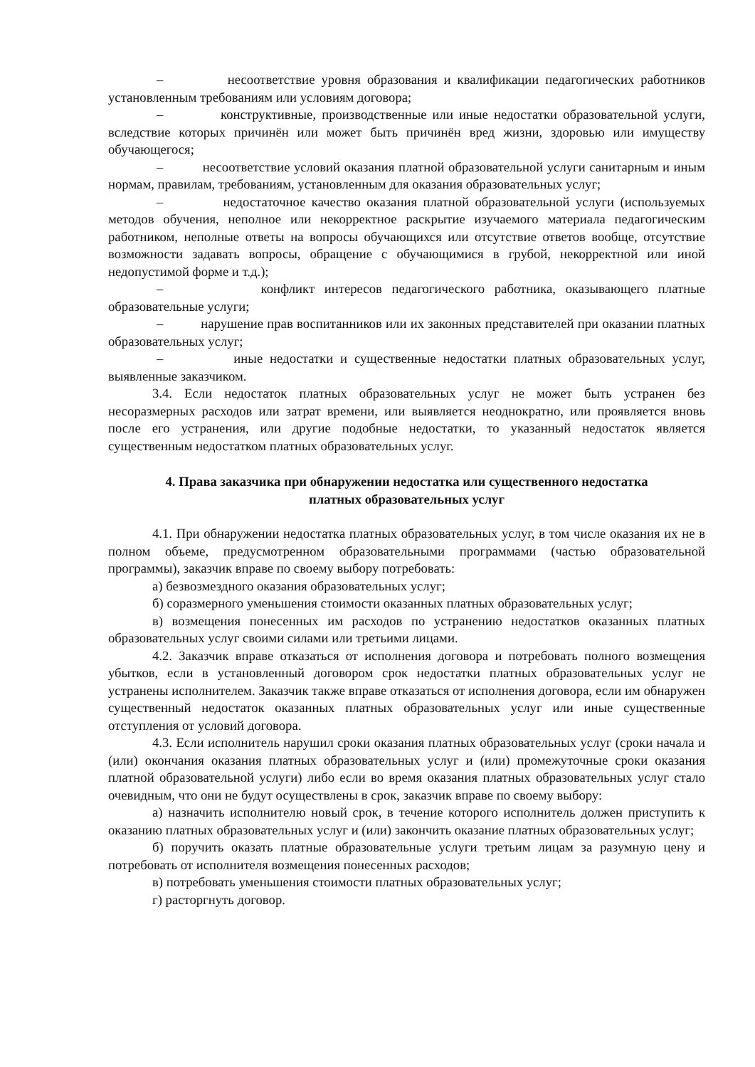– несоответствие уровня образования и квалификации педагогических работников установленным требованиям или условиям договора;
– конструктивные, производственные или иные недостатки образовательной услуги, вследствие которых причинён или может быть причинён вред жизни, здоровью или имуществу обучающегося;
– несоответствие условий оказания платной образовательной услуги санитарным и иным нормам, правилам, требованиям, установленным для оказания образовательных услуг;
– недостаточное качество оказания платной образовательной услуги (используемых методов обучения, неполное или некорректное раскрытие изучаемого материала педагогическим работником, неполные ответы на вопросы обучающихся или отсутствие ответов вообще, отсутствие возможности задавать вопросы, обращение с обучающимися в грубой, некорректной или иной недопустимой форме и т.д.);
– конфликт интересов педагогического работника, оказывающего платные образовательные услуги;
– нарушение прав воспитанников или их законных представителей при оказании платных образовательных услуг;
– иные недостатки и существенные недостатки платных образовательных услуг, выявленные заказчиком.
3.4. Если недостаток платных образовательных услуг не может быть устранен без несоразмерных расходов или затрат времени, или выявляется неоднократно, или проявляется вновь после его устранения, или другие подобные недостатки, то указанный недостаток является существенным недостатком платных образовательных услуг.
4. Права заказчика при обнаружении недостатка или существенного недостатка
платных образовательных услуг
4.1. При обнаружении недостатка платных образовательных услуг, в том числе оказания их не в полном объеме, предусмотренном образовательными программами (частью образовательной программы), заказчик вправе по своему выбору потребовать:
а) безвозмездного оказания образовательных услуг;
б) соразмерного уменьшения стоимости оказанных платных образовательных услуг;
в) возмещения понесенных им расходов по устранению недостатков оказанных платных образовательных услуг своими силами или третьими лицами.
4.2. Заказчик вправе отказаться от исполнения договора и потребовать полного возмещения убытков, если в установленный договором срок недостатки платных образовательных услуг не устранены исполнителем. Заказчик также вправе отказаться от исполнения договора, если им обнаружен существенный недостаток оказанных платных образовательных услуг или иные существенные отступления от условий договора.
4.3. Если исполнитель нарушил сроки оказания платных образовательных услуг (сроки начала и (или) окончания оказания платных образовательных услуг и (или) промежуточные сроки оказания платной образовательной услуги) либо если во время оказания платных образовательных услуг стало очевидным, что они не будут осуществлены в срок, заказчик вправе по своему выбору:
а) назначить исполнителю новый срок, в течение которого исполнитель должен приступить к оказанию платных образовательных услуг и (или) закончить оказание платных образовательных услуг;
б) поручить оказать платные образовательные услуги третьим лицам за разумную цену и потребовать от исполнителя возмещения понесенных расходов;
в) потребовать уменьшения стоимости платных образовательных услуг;
г) расторгнуть договор.